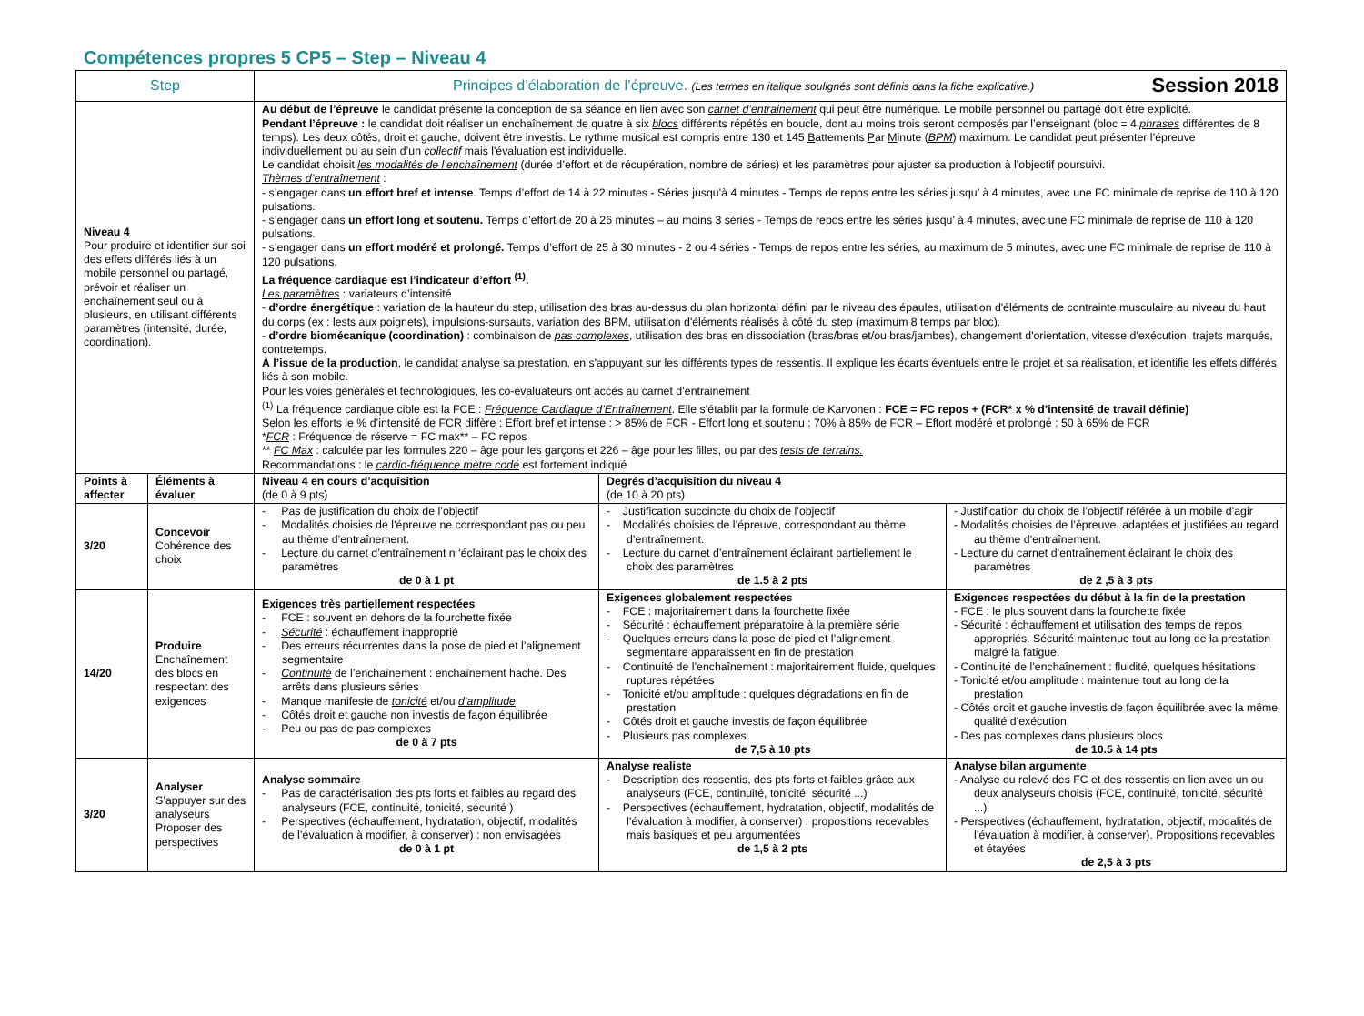Compétences propres 5 CP5 – Step – Niveau 4
| Step | | Principes d’élaboration de l’épreuve. (Les termes en italique soulignés sont définis dans la fiche explicative.) Session 2018 | | |
| --- | --- | --- | --- | --- |
| Niveau 4 Pour produire et identifier sur soi des effets différés liés à un mobile personnel ou partagé, prévoir et réaliser un enchaînement seul ou à plusieurs, en utilisant différents paramètres (intensité, durée, coordination). | | Au début de l’épreuve le candidat présente la conception de sa séance en lien avec son carnet d’entrainement qui peut être numérique. Le mobile personnel ou partagé doit être explicité. Pendant l’épreuve : le candidat doit réaliser un enchaînement de quatre à six blocs différents répétés en boucle, dont au moins trois seront composés par l’enseignant (bloc = 4 phrases différentes de 8 temps). Les deux côtés, droit et gauche, doivent être investis. Le rythme musical est compris entre 130 et 145 B attements P ar M inute ( BPM ) maximum. Le candidat peut présenter l’épreuve individuellement ou au sein d’un collectif mais l'évaluation est individuelle. Le candidat choisit les modalités de l’enchaînement (durée d’effort et de récupération, nombre de séries) et les paramètres pour ajuster sa production à l’objectif poursuivi. Thèmes d’entraînement : - s’engager dans un effort bref et intense . Temps d’effort de 14 à 22 minutes - Séries jusqu’à 4 minutes - Temps de repos entre les séries jusqu’ à 4 minutes, avec une FC minimale de reprise de 110 à 120 pulsations. - s’engager dans un effort long et soutenu. Temps d’effort de 20 à 26 minutes – au moins 3 séries - Temps de repos entre les séries jusqu’ à 4 minutes, avec une FC minimale de reprise de 110 à 120 pulsations. - s’engager dans un effort modéré et prolongé. Temps d’effort de 25 à 30 minutes - 2 ou 4 séries - Temps de repos entre les séries, au maximum de 5 minutes, avec une FC minimale de reprise de 110 à 120 pulsations. La fréquence cardiaque est l’indicateur d’effort <sup>(1)</sup>. Les paramètres : variateurs d’intensité - d’ordre énergétique : variation de la hauteur du step, utilisation des bras au-dessus du plan horizontal défini par le niveau des épaules, utilisation d'éléments de contrainte musculaire au niveau du haut du corps (ex : lests aux poignets), impulsions-sursauts, variation des BPM, utilisation d'éléments réalisés à côté du step (maximum 8 temps par bloc). - d’ordre biomécanique (coordination) : combinaison de pas complexes , utilisation des bras en dissociation (bras/bras et/ou bras/jambes), changement d'orientation, vitesse d’exécution, trajets marqués, contretemps. À l’issue de la production , le candidat analyse sa prestation, en s'appuyant sur les différents types de ressentis. Il explique les écarts éventuels entre le projet et sa réalisation, et identifie les effets différés liés à son mobile. Pour les voies générales et technologiques, les co-évaluateurs ont accès au carnet d’entrainement <sup>(1)</sup> La fréquence cardiaque cible est la FCE : Fréquence Cardiaque d’Entraînement . Elle s’établit par la formule de Karvonen : FCE = FC repos + (FCR* x % d’intensité de travail définie) Selon les efforts le % d’intensité de FCR diffère : Effort bref et intense : > 85% de FCR - Effort long et soutenu : 70% à 85% de FCR – Effort modéré et prolongé : 50 à 65% de FCR * FCR : Fréquence de réserve = FC max** – FC repos ** FC Max : calculée par les formules 220 – âge pour les garçons et 226 – âge pour les filles, ou par des tests de terrains. Recommandations : le cardio-fréquence mètre codé est fortement indiqué | | |
| Points à affecter | Éléments à évaluer | Niveau 4 en cours d’acquisition (de 0 à 9 pts) | Degrés d’acquisition du niveau 4 (de 10 à 20 pts) | |
| 3/20 | Concevoir Cohérence des choix | - Pas de justification du choix de l’objectif - Modalités choisies de l’épreuve ne correspondant pas ou peu au thème d’entraînement. - Lecture du carnet d’entraînement n ‘éclairant pas le choix des paramètres de 0 à 1 pt | - Justification succincte du choix de l’objectif - Modalités choisies de l’épreuve, correspondant au thème d’entraînement. - Lecture du carnet d’entraînement éclairant partiellement le choix des paramètres de 1.5 à 2 pts | - Justification du choix de l’objectif référée à un mobile d’agir - Modalités choisies de l’épreuve, adaptées et justifiées au regard au thème d’entraînement. - Lecture du carnet d’entraînement éclairant le choix des paramètres de 2 ,5 à 3 pts |
| 14/20 | Produire Enchaînement des blocs en respectant des exigences | Exigences très partiellement respectées - FCE : souvent en dehors de la fourchette fixée - Sécurité : échauffement inapproprié - Des erreurs récurrentes dans la pose de pied et l’alignement segmentaire - Continuité de l’enchaînement : enchaînement haché. Des arrêts dans plusieurs séries - Manque manifeste de tonicité et/ou d’amplitude - Côtés droit et gauche non investis de façon équilibrée - Peu ou pas de pas complexes de 0 à 7 pts | Exigences globalement respectées - FCE : majoritairement dans la fourchette fixée - Sécurité : échauffement préparatoire à la première série - Quelques erreurs dans la pose de pied et l’alignement segmentaire apparaissent en fin de prestation - Continuité de l’enchaînement : majoritairement fluide, quelques ruptures répétées - Tonicité et/ou amplitude : quelques dégradations en fin de prestation - Côtés droit et gauche investis de façon équilibrée - Plusieurs pas complexes de 7,5 à 10 pts | Exigences respectées du début à la fin de la prestation - FCE : le plus souvent dans la fourchette fixée - Sécurité : échauffement et utilisation des temps de repos appropriés. Sécurité maintenue tout au long de la prestation malgré la fatigue. - Continuité de l’enchaînement : fluidité, quelques hésitations - Tonicité et/ou amplitude : maintenue tout au long de la prestation - Côtés droit et gauche investis de façon équilibrée avec la même qualité d’exécution - Des pas complexes dans plusieurs blocs de 10.5 à 14 pts |
| 3/20 | Analyser S’appuyer sur des analyseurs Proposer des perspectives | Analyse sommaire - Pas de caractérisation des pts forts et faibles au regard des analyseurs (FCE, continuité, tonicité, sécurité ) - Perspectives (échauffement, hydratation, objectif, modalités de l’évaluation à modifier, à conserver) : non envisagées de 0 à 1 pt | Analyse realiste - Description des ressentis, des pts forts et faibles grâce aux analyseurs (FCE, continuité, tonicité, sécurité ...) - Perspectives (échauffement, hydratation, objectif, modalités de l’évaluation à modifier, à conserver) : propositions recevables mais basiques et peu argumentées de 1,5 à 2 pts | Analyse bilan argumente - Analyse du relevé des FC et des ressentis en lien avec un ou deux analyseurs choisis (FCE, continuité, tonicité, sécurité ...) - Perspectives (échauffement, hydratation, objectif, modalités de l’évaluation à modifier, à conserver). Propositions recevables et étayées de 2,5 à 3 pts |